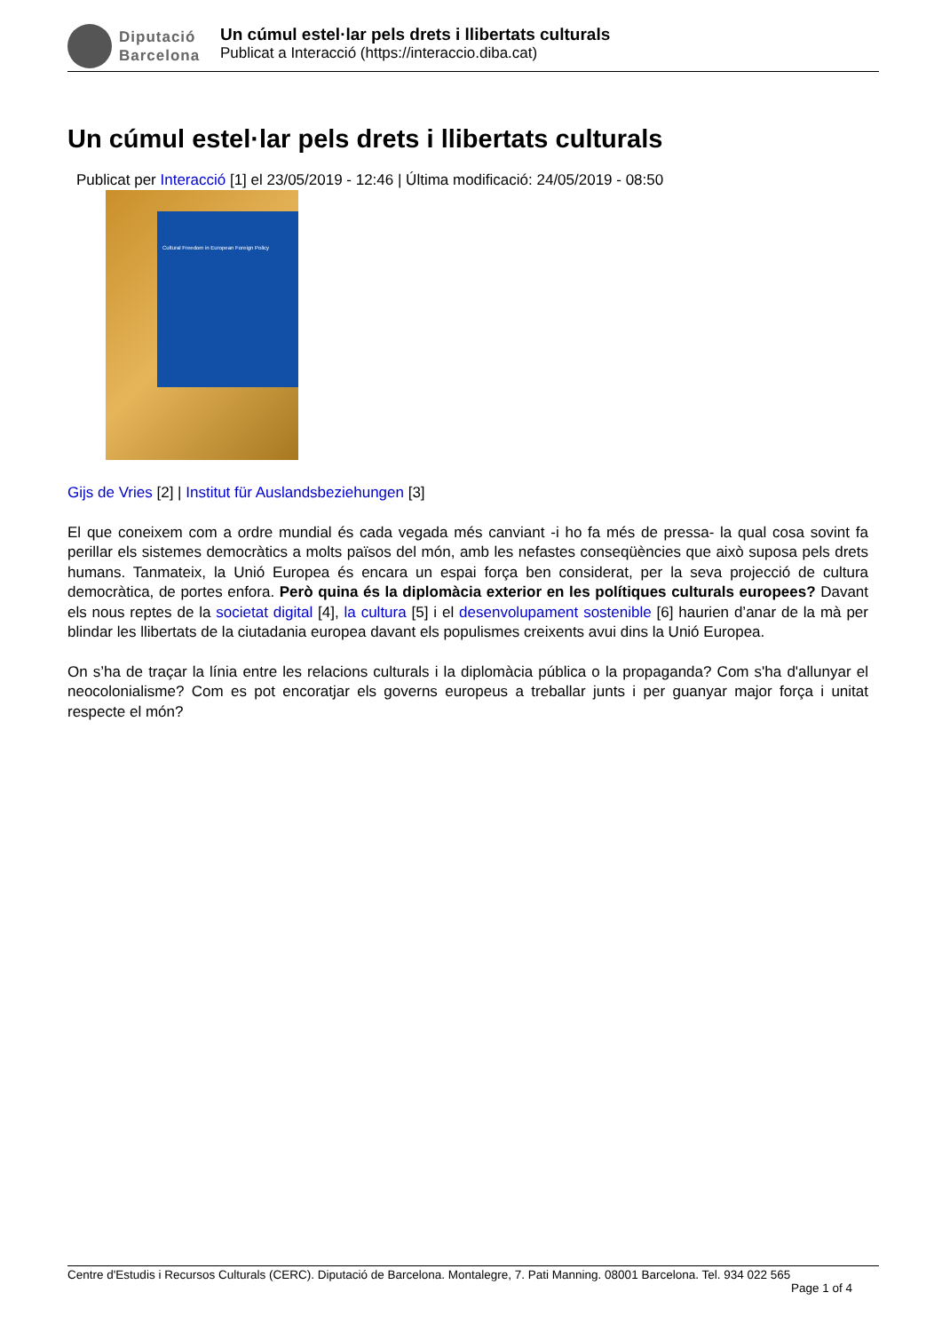Diputació
Barcelona
Un cúmul estel·lar pels drets i llibertats culturals
Publicat a Interacció (https://interaccio.diba.cat)
Un cúmul estel·lar pels drets i llibertats culturals
Publicat per Interacció [1] el 23/05/2019 - 12:46 | Última modificació: 24/05/2019 - 08:50
Cultural Freedom in European Foreign Policy
Gijs de Vries [2] | Institut für Auslandsbeziehungen [3]
El que coneixem com a ordre mundial és cada vegada més canviant -i ho fa més de pressa- la qual cosa sovint fa perillar els sistemes democràtics a molts països del món, amb les nefastes conseqüències que això suposa pels drets humans. Tanmateix, la Unió Europea és encara un espai força ben considerat, per la seva projecció de cultura democràtica, de portes enfora. Però quina és la diplomàcia exterior en les polítiques culturals europees? Davant els nous reptes de la societat digital [4], la cultura [5] i el desenvolupament sostenible [6] haurien d’anar de la mà per blindar les llibertats de la ciutadania europea davant els populismes creixents avui dins la Unió Europea.
On s’ha de traçar la línia entre les relacions culturals i la diplomàcia pública o la propaganda? Com s'ha d'allunyar el neocolonialisme? Com es pot encoratjar els governs europeus a treballar junts i per guanyar major força i unitat respecte el món?
Centre d'Estudis i Recursos Culturals (CERC). Diputació de Barcelona. Montalegre, 7. Pati Manning. 08001 Barcelona. Tel. 934 022 565
Page 1 of 4